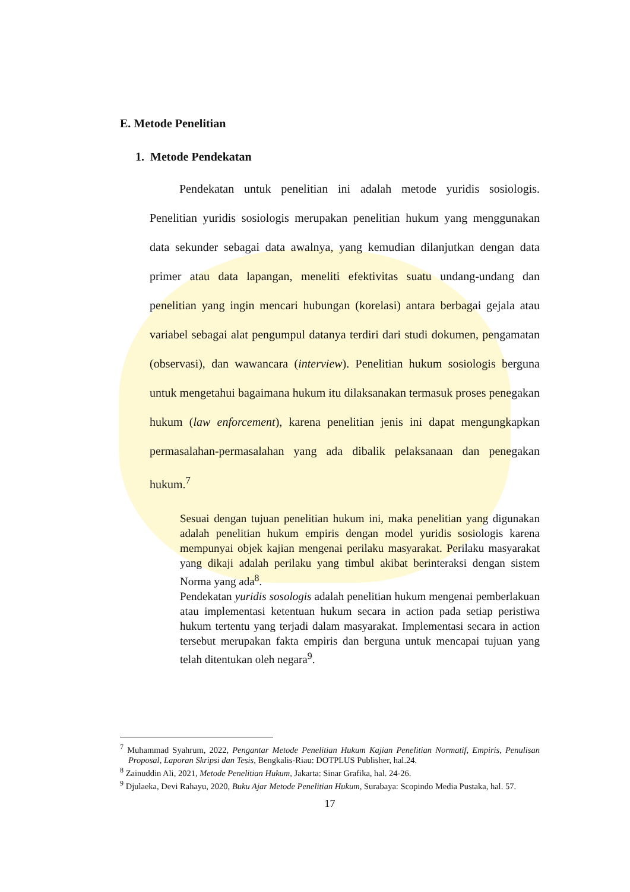E. Metode Penelitian
1. Metode Pendekatan
Pendekatan untuk penelitian ini adalah metode yuridis sosiologis. Penelitian yuridis sosiologis merupakan penelitian hukum yang menggunakan data sekunder sebagai data awalnya, yang kemudian dilanjutkan dengan data primer atau data lapangan, meneliti efektivitas suatu undang-undang dan penelitian yang ingin mencari hubungan (korelasi) antara berbagai gejala atau variabel sebagai alat pengumpul datanya terdiri dari studi dokumen, pengamatan (observasi), dan wawancara (interview). Penelitian hukum sosiologis berguna untuk mengetahui bagaimana hukum itu dilaksanakan termasuk proses penegakan hukum (law enforcement), karena penelitian jenis ini dapat mengungkapkan permasalahan-permasalahan yang ada dibalik pelaksanaan dan penegakan hukum.<sup>7</sup>
Sesuai dengan tujuan penelitian hukum ini, maka penelitian yang digunakan adalah penelitian hukum empiris dengan model yuridis sosiologis karena mempunyai objek kajian mengenai perilaku masyarakat. Perilaku masyarakat yang dikaji adalah perilaku yang timbul akibat berinteraksi dengan sistem Norma yang ada<sup>8</sup>.
Pendekatan yuridis sosologis adalah penelitian hukum mengenai pemberlakuan atau implementasi ketentuan hukum secara in action pada setiap peristiwa hukum tertentu yang terjadi dalam masyarakat. Implementasi secara in action tersebut merupakan fakta empiris dan berguna untuk mencapai tujuan yang telah ditentukan oleh negara<sup>9</sup>.
<sup>7</sup> Muhammad Syahrum, 2022, Pengantar Metode Penelitian Hukum Kajian Penelitian Normatif, Empiris, Penulisan Proposal, Laporan Skripsi dan Tesis, Bengkalis-Riau: DOTPLUS Publisher, hal.24.
<sup>8</sup> Zainuddin Ali, 2021, Metode Penelitian Hukum, Jakarta: Sinar Grafika, hal. 24-26.
<sup>9</sup> Djulaeka, Devi Rahayu, 2020, Buku Ajar Metode Penelitian Hukum, Surabaya: Scopindo Media Pustaka, hal. 57.
17